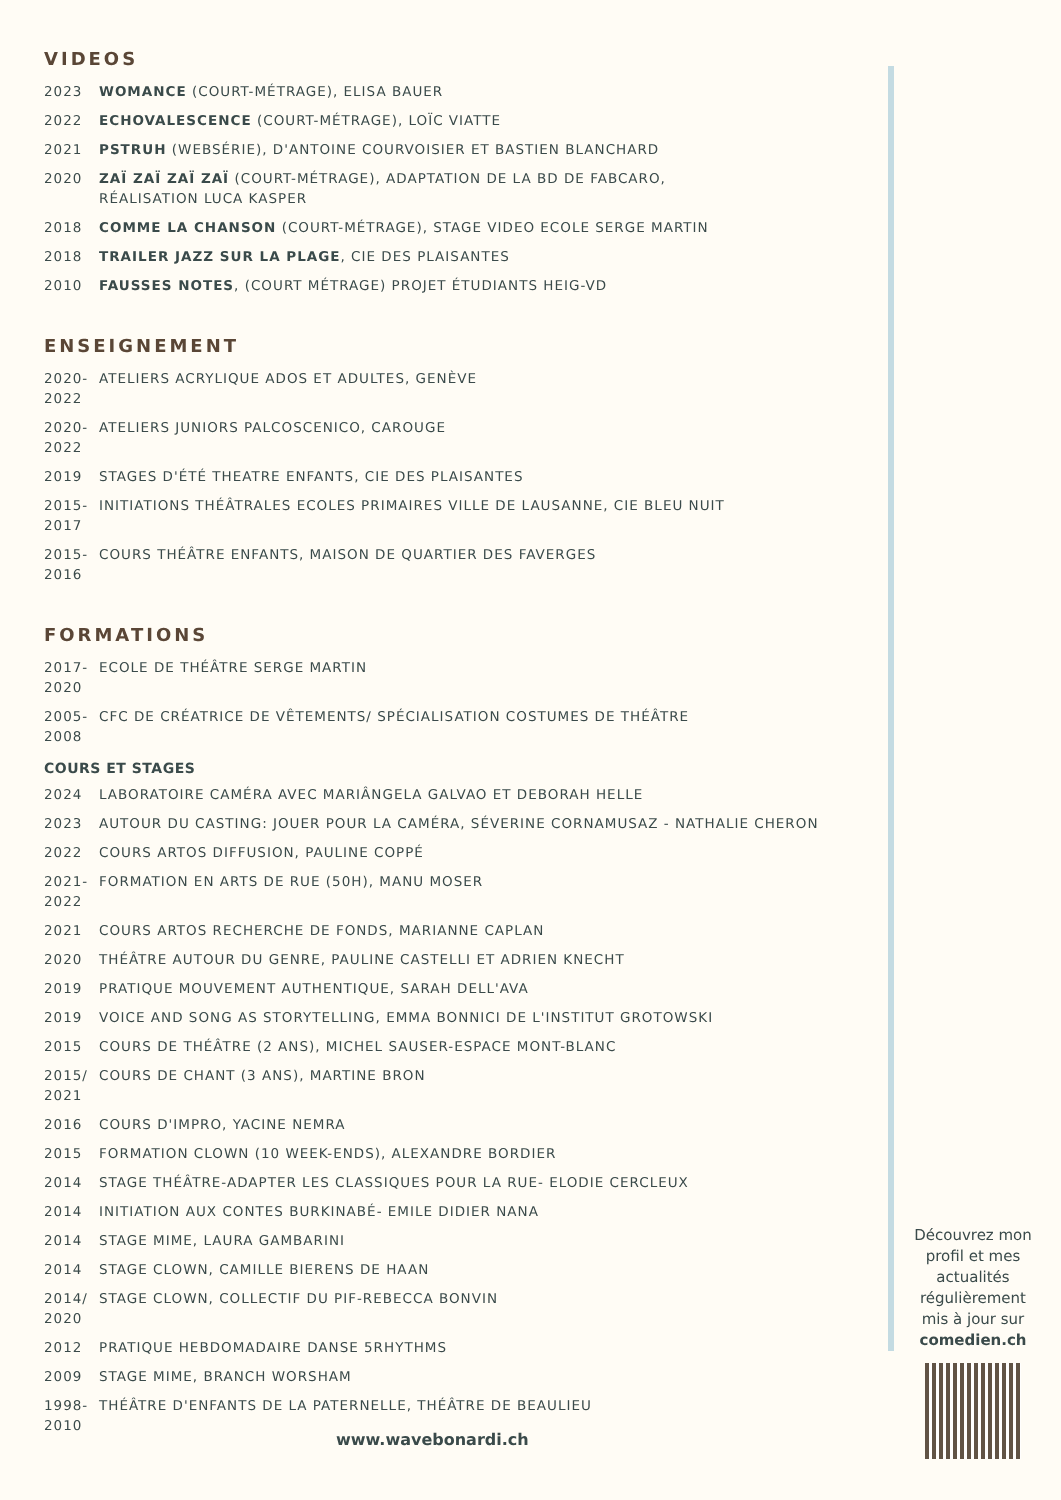VIDEOS
2023 WOMANCE (COURT-MÉTRAGE), ELISA BAUER
2022 ECHOVALESCENCE (COURT-MÉTRAGE), LOÏC VIATTE
2021 PSTRUH (WEBSÉRIE), D'ANTOINE COURVOISIER ET BASTIEN BLANCHARD
2020 ZAÏ ZAÏ ZAÏ ZAÏ (COURT-MÉTRAGE), ADAPTATION DE LA BD DE FABCARO,
RÉALISATION LUCA KASPER
2018 COMME LA CHANSON (COURT-MÉTRAGE), STAGE VIDEO ECOLE SERGE MARTIN
2018 TRAILER JAZZ SUR LA PLAGE, CIE DES PLAISANTES
2010 FAUSSES NOTES, (COURT MÉTRAGE) PROJET ÉTUDIANTS HEIG-VD
ENSEIGNEMENT
2020- 2022 ATELIERS ACRYLIQUE ADOS ET ADULTES, GENÈVE
2020- 2022 ATELIERS JUNIORS PALCOSCENICO, CAROUGE
2019 STAGES D'ÉTÉ THEATRE ENFANTS, CIE DES PLAISANTES
2015- 2017 INITIATIONS THÉÂTRALES ECOLES PRIMAIRES VILLE DE LAUSANNE, CIE BLEU NUIT
2015- 2016 COURS THÉÂTRE ENFANTS, MAISON DE QUARTIER DES FAVERGES
FORMATIONS
2017- 2020 ECOLE DE THÉÂTRE SERGE MARTIN
2005- 2008 CFC DE CRÉATRICE DE VÊTEMENTS/ SPÉCIALISATION COSTUMES DE THÉÂTRE
COURS ET STAGES
2024 LABORATOIRE CAMÉRA AVEC MARIÂNGELA GALVAO ET DEBORAH HELLE
2023 AUTOUR DU CASTING: JOUER POUR LA CAMÉRA, SÉVERINE CORNAMUSAZ - NATHALIE CHERON
2022 COURS ARTOS DIFFUSION, PAULINE COPPÉ
2021- 2022 FORMATION EN ARTS DE RUE (50H), MANU MOSER
2021 COURS ARTOS RECHERCHE DE FONDS, MARIANNE CAPLAN
2020 THÉÂTRE AUTOUR DU GENRE, PAULINE CASTELLI ET ADRIEN KNECHT
2019 PRATIQUE MOUVEMENT AUTHENTIQUE, SARAH DELL'AVA
2019 VOICE AND SONG AS STORYTELLING, EMMA BONNICI DE L'INSTITUT GROTOWSKI
2015 COURS DE THÉÂTRE (2 ANS), MICHEL SAUSER-ESPACE MONT-BLANC
2015/ 2021 COURS DE CHANT (3 ANS), MARTINE BRON
2016 COURS D'IMPRO, YACINE NEMRA
2015 FORMATION CLOWN (10 WEEK-ENDS), ALEXANDRE BORDIER
2014 STAGE THÉÂTRE-ADAPTER LES CLASSIQUES POUR LA RUE- ELODIE CERCLEUX
2014 INITIATION AUX CONTES BURKINABÉ- EMILE DIDIER NANA
2014 STAGE MIME, LAURA GAMBARINI
2014 STAGE CLOWN, CAMILLE BIERENS DE HAAN
2014/ 2020 STAGE CLOWN, COLLECTIF DU PIF-REBECCA BONVIN
2012 PRATIQUE HEBDOMADAIRE DANSE 5RHYTHMS
2009 STAGE MIME, BRANCH WORSHAM
1998- 2010 THÉÂTRE D'ENFANTS DE LA PATERNELLE, THÉÂTRE DE BEAULIEU
Découvrez mon profil et mes actualités régulièrement mis à jour sur comedien.ch
www.wavebonardi.ch